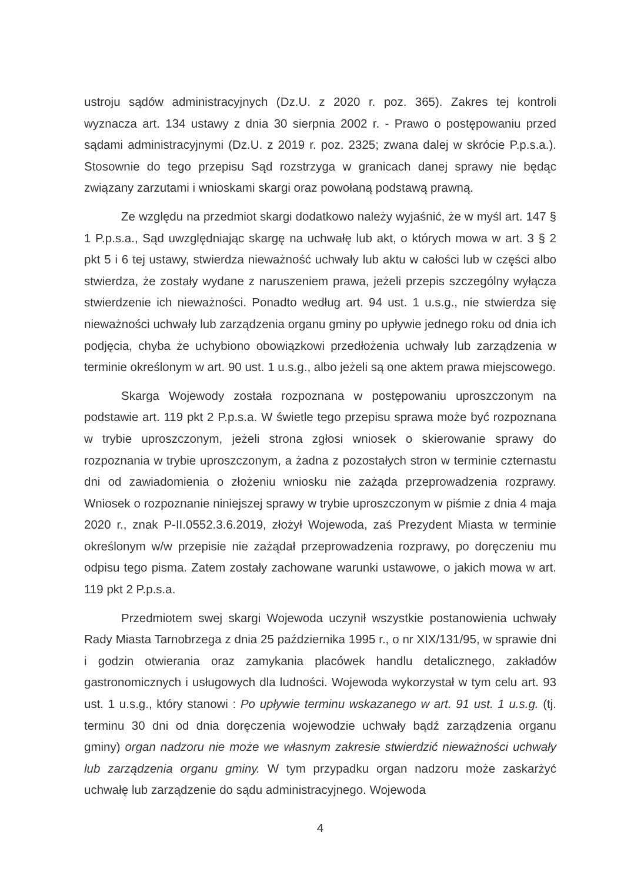ustroju sądów administracyjnych (Dz.U. z 2020 r. poz. 365). Zakres tej kontroli wyznacza art. 134 ustawy z dnia 30 sierpnia 2002 r. - Prawo o postępowaniu przed sądami administracyjnymi (Dz.U. z 2019 r. poz. 2325; zwana dalej w skrócie P.p.s.a.). Stosownie do tego przepisu Sąd rozstrzyga w granicach danej sprawy nie będąc związany zarzutami i wnioskami skargi oraz powołaną podstawą prawną.
Ze względu na przedmiot skargi dodatkowo należy wyjaśnić, że w myśl art. 147 § 1 P.p.s.a., Sąd uwzględniając skargę na uchwałę lub akt, o których mowa w art. 3 § 2 pkt 5 i 6 tej ustawy, stwierdza nieważność uchwały lub aktu w całości lub w części albo stwierdza, że zostały wydane z naruszeniem prawa, jeżeli przepis szczególny wyłącza stwierdzenie ich nieważności. Ponadto według art. 94 ust. 1 u.s.g., nie stwierdza się nieważności uchwały lub zarządzenia organu gminy po upływie jednego roku od dnia ich podjęcia, chyba że uchybiono obowiązkowi przedłożenia uchwały lub zarządzenia w terminie określonym w art. 90 ust. 1 u.s.g., albo jeżeli są one aktem prawa miejscowego.
Skarga Wojewody została rozpoznana w postępowaniu uproszczonym na podstawie art. 119 pkt 2 P.p.s.a. W świetle tego przepisu sprawa może być rozpoznana w trybie uproszczonym, jeżeli strona zgłosi wniosek o skierowanie sprawy do rozpoznania w trybie uproszczonym, a żadna z pozostałych stron w terminie czternastu dni od zawiadomienia o złożeniu wniosku nie zażąda przeprowadzenia rozprawy. Wniosek o rozpoznanie niniejszej sprawy w trybie uproszczonym w piśmie z dnia 4 maja 2020 r., znak P-II.0552.3.6.2019, złożył Wojewoda, zaś Prezydent Miasta w terminie określonym w/w przepisie nie zażądał przeprowadzenia rozprawy, po doręczeniu mu odpisu tego pisma. Zatem zostały zachowane warunki ustawowe, o jakich mowa w art. 119 pkt 2 P.p.s.a.
Przedmiotem swej skargi Wojewoda uczynił wszystkie postanowienia uchwały Rady Miasta Tarnobrzega z dnia 25 października 1995 r., o nr XIX/131/95, w sprawie dni i godzin otwierania oraz zamykania placówek handlu detalicznego, zakładów gastronomicznych i usługowych dla ludności. Wojewoda wykorzystał w tym celu art. 93 ust. 1 u.s.g., który stanowi : Po upływie terminu wskazanego w art. 91 ust. 1 u.s.g. (tj. terminu 30 dni od dnia doręczenia wojewodzie uchwały bądź zarządzenia organu gminy) organ nadzoru nie może we własnym zakresie stwierdzić nieważności uchwały lub zarządzenia organu gminy. W tym przypadku organ nadzoru może zaskarżyć uchwałę lub zarządzenie do sądu administracyjnego. Wojewoda
4